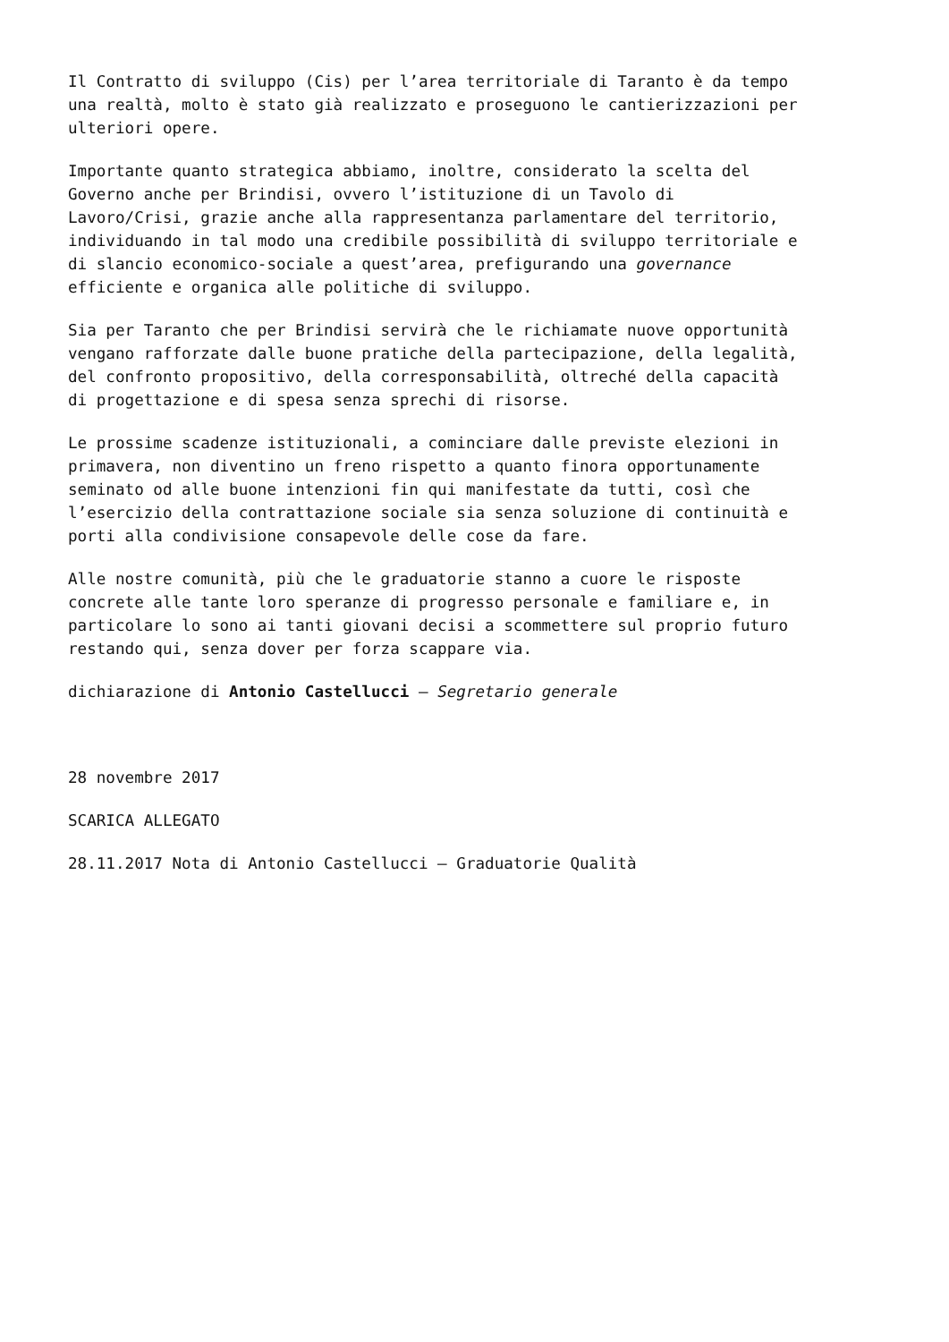Il Contratto di sviluppo (Cis) per l’area territoriale di Taranto è da tempo una realtà, molto è stato già realizzato e proseguono le cantierizzazioni per ulteriori opere.
Importante quanto strategica abbiamo, inoltre, considerato la scelta del Governo anche per Brindisi, ovvero l’istituzione di un Tavolo di Lavoro/Crisi, grazie anche alla rappresentanza parlamentare del territorio, individuando in tal modo una credibile possibilità di sviluppo territoriale e di slancio economico-sociale a quest’area, prefigurando una governance efficiente e organica alle politiche di sviluppo.
Sia per Taranto che per Brindisi servirà che le richiamate nuove opportunità vengano rafforzate dalle buone pratiche della partecipazione, della legalità, del confronto propositivo, della corresponsabilità, oltreché della capacità di progettazione e di spesa senza sprechi di risorse.
Le prossime scadenze istituzionali, a cominciare dalle previste elezioni in primavera, non diventino un freno rispetto a quanto finora opportunamente seminato od alle buone intenzioni fin qui manifestate da tutti, così che l’esercizio della contrattazione sociale sia senza soluzione di continuità e porti alla condivisione consapevole delle cose da fare.
Alle nostre comunità, più che le graduatorie stanno a cuore le risposte concrete alle tante loro speranze di progresso personale e familiare e, in particolare lo sono ai tanti giovani decisi a scommettere sul proprio futuro restando qui, senza dover per forza scappare via.
dichiarazione di Antonio Castellucci – Segretario generale
28 novembre 2017
SCARICA ALLEGATO
28.11.2017 Nota di Antonio Castellucci – Graduatorie Qualità